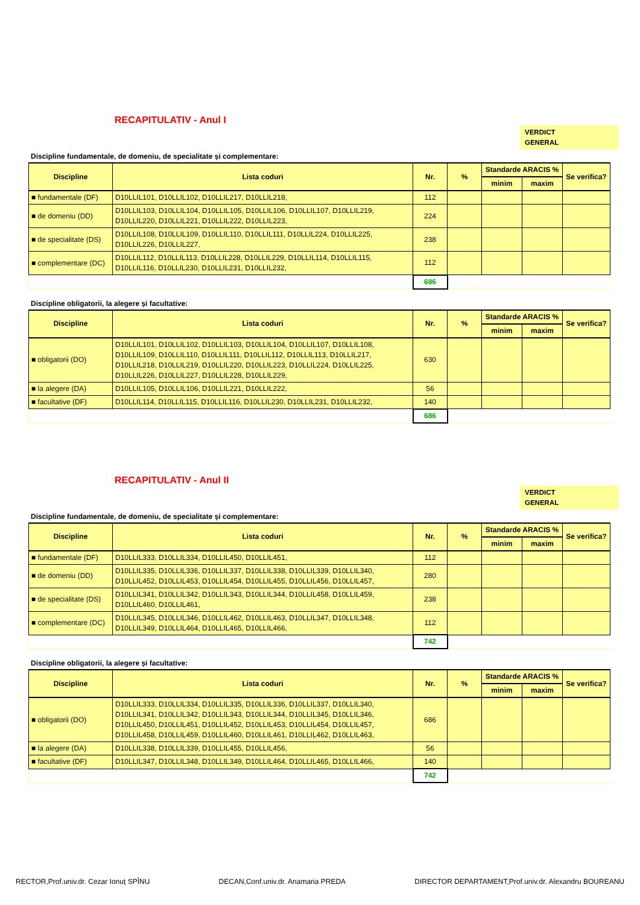RECAPITULATIV - Anul I
VERDICT
GENERAL
Discipline fundamentale, de domeniu, de specialitate și complementare:
| Discipline | Lista coduri | Nr. | % | Standarde ARACIS % | | Se verifica? |
| --- | --- | --- | --- | --- | --- | --- |
| | | | | minim | maxim | |
| ■ fundamentale (DF) | D10LLIL101, D10LLIL102, D10LLIL217, D10LLIL218, | 112 | | | | |
| ■ de domeniu (DD) | D10LLIL103, D10LLIL104, D10LLIL105, D10LLIL106, D10LLIL107, D10LLIL219, D10LLIL220, D10LLIL221, D10LLIL222, D10LLIL223, | 224 | | | | |
| ■ de specialitate (DS) | D10LLIL108, D10LLIL109, D10LLIL110, D10LLIL111, D10LLIL224, D10LLIL225, D10LLIL226, D10LLIL227, | 238 | | | | |
| ■ complementare (DC) | D10LLIL112, D10LLIL113, D10LLIL228, D10LLIL229, D10LLIL114, D10LLIL115, D10LLIL116, D10LLIL230, D10LLIL231, D10LLIL232, | 112 | | | | |
| | | 686 | | | | |
Discipline obligatorii, la alegere și facultative:
| Discipline | Lista coduri | Nr. | % | Standarde ARACIS % | | Se verifica? |
| --- | --- | --- | --- | --- | --- | --- |
| | | | | minim | maxim | |
| ■ obligatorii (DO) | D10LLIL101, D10LLIL102, D10LLIL103, D10LLIL104, D10LLIL107, D10LLIL108, D10LLIL109, D10LLIL110, D10LLIL111, D10LLIL112, D10LLIL113, D10LLIL217, D10LLIL218, D10LLIL219, D10LLIL220, D10LLIL223, D10LLIL224, D10LLIL225, D10LLIL226, D10LLIL227, D10LLIL228, D10LLIL229, | 630 | | | | |
| ■ la alegere (DA) | D10LLIL105, D10LLIL106, D10LLIL221, D10LLIL222, | 56 | | | | |
| ■ facultative (DF) | D10LLIL114, D10LLIL115, D10LLIL116, D10LLIL230, D10LLIL231, D10LLIL232, | 140 | | | | |
| | | 686 | | | | |
RECAPITULATIV - Anul II
VERDICT
GENERAL
Discipline fundamentale, de domeniu, de specialitate și complementare:
| Discipline | Lista coduri | Nr. | % | Standarde ARACIS % | | Se verifica? |
| --- | --- | --- | --- | --- | --- | --- |
| | | | | minim | maxim | |
| ■ fundamentale (DF) | D10LLIL333, D10LLIL334, D10LLIL450, D10LLIL451, | 112 | | | | |
| ■ de domeniu (DD) | D10LLIL335, D10LLIL336, D10LLIL337, D10LLIL338, D10LLIL339, D10LLIL340, D10LLIL452, D10LLIL453, D10LLIL454, D10LLIL455, D10LLIL456, D10LLIL457, | 280 | | | | |
| ■ de specialitate (DS) | D10LLIL341, D10LLIL342, D10LLIL343, D10LLIL344, D10LLIL458, D10LLIL459, D10LLIL460, D10LLIL461, | 238 | | | | |
| ■ complementare (DC) | D10LLIL345, D10LLIL346, D10LLIL462, D10LLIL463, D10LLIL347, D10LLIL348, D10LLIL349, D10LLIL464, D10LLIL465, D10LLIL466, | 112 | | | | |
| | | 742 | | | | |
Discipline obligatorii, la alegere și facultative:
| Discipline | Lista coduri | Nr. | % | Standarde ARACIS % | | Se verifica? |
| --- | --- | --- | --- | --- | --- | --- |
| | | | | minim | maxim | |
| ■ obligatorii (DO) | D10LLIL333, D10LLIL334, D10LLIL335, D10LLIL336, D10LLIL337, D10LLIL340, D10LLIL341, D10LLIL342, D10LLIL343, D10LLIL344, D10LLIL345, D10LLIL346, D10LLIL450, D10LLIL451, D10LLIL452, D10LLIL453, D10LLIL454, D10LLIL457, D10LLIL458, D10LLIL459, D10LLIL460, D10LLIL461, D10LLIL462, D10LLIL463, | 686 | | | | |
| ■ la alegere (DA) | D10LLIL338, D10LLIL339, D10LLIL455, D10LLIL456, | 56 | | | | |
| ■ facultative (DF) | D10LLIL347, D10LLIL348, D10LLIL349, D10LLIL464, D10LLIL465, D10LLIL466, | 140 | | | | |
| | | 742 | | | | |
RECTOR,Prof.univ.dr. Cezar Ionuț SPÎNU DECAN,Conf.univ.dr. Anamaria PREDA DIRECTOR DEPARTAMENT,Prof.univ.dr. Alexandru BOUREANU